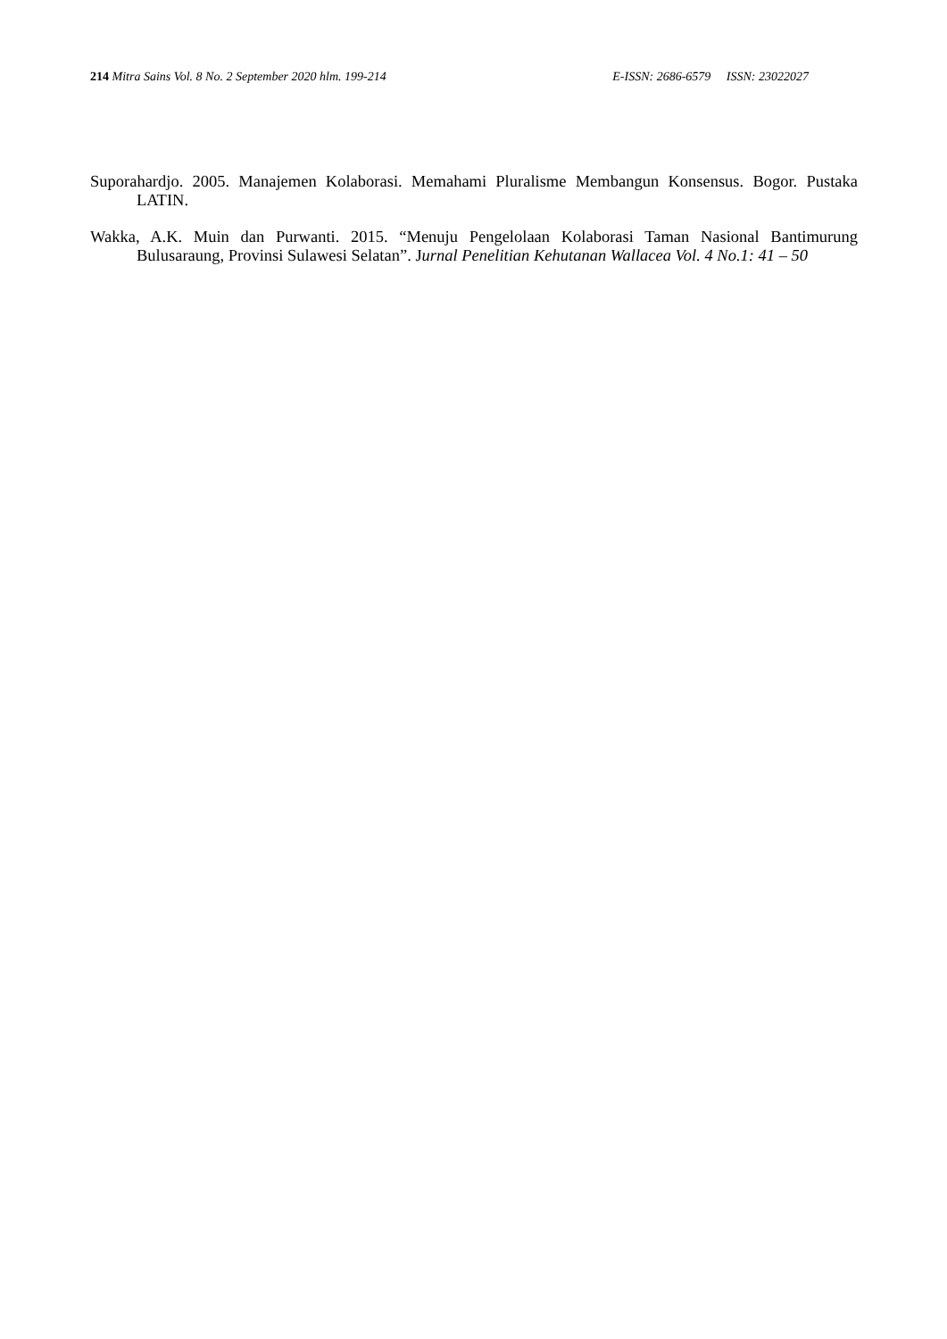214 Mitra Sains Vol. 8 No. 2 September 2020 hlm. 199-214 E-ISSN: 2686-6579 ISSN: 23022027
Suporahardjo. 2005. Manajemen Kolaborasi. Memahami Pluralisme Membangun Konsensus. Bogor. Pustaka LATIN.
Wakka, A.K. Muin dan Purwanti. 2015. “Menuju Pengelolaan Kolaborasi Taman Nasional Bantimurung Bulusaraung, Provinsi Sulawesi Selatan”. Jurnal Penelitian Kehutanan Wallacea Vol. 4 No.1: 41 – 50